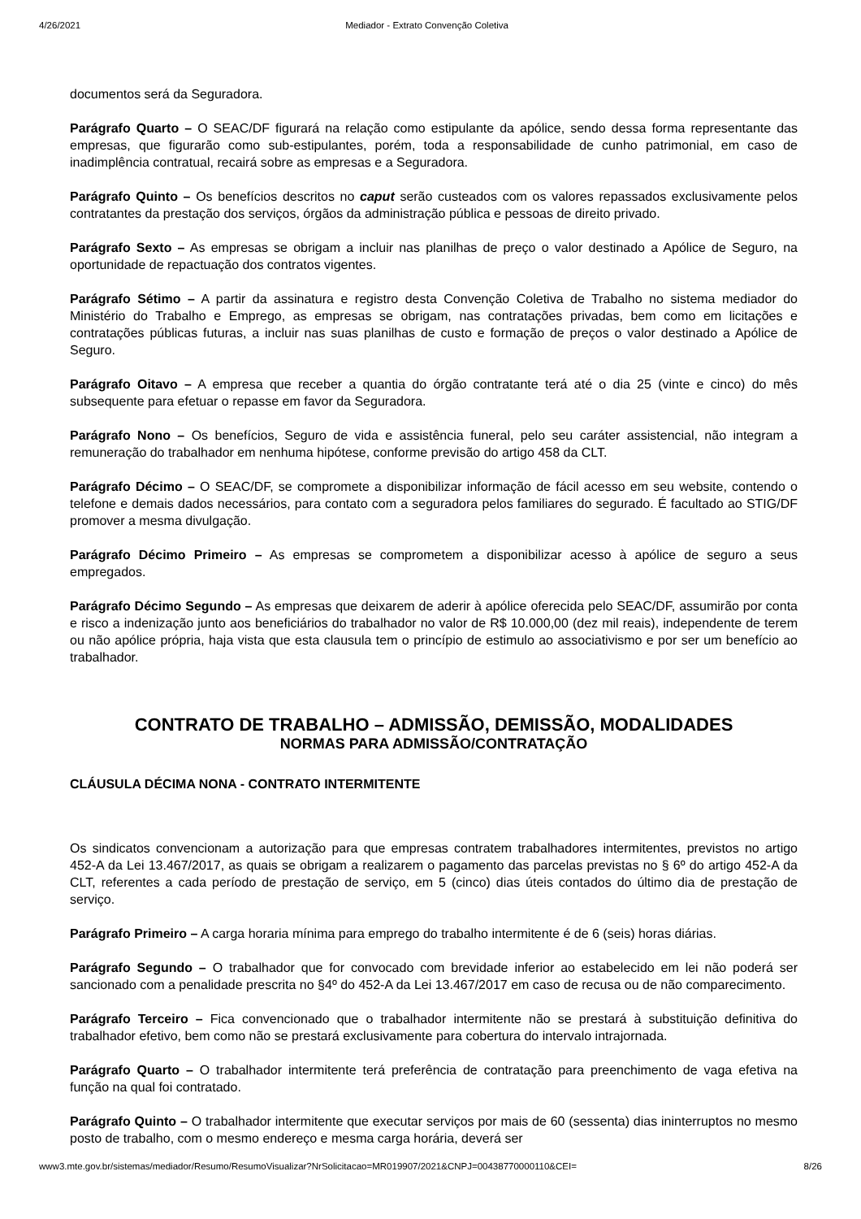4/26/2021 Mediador - Extrato Convenção Coletiva
documentos será da Seguradora.
Parágrafo Quarto – O SEAC/DF figurará na relação como estipulante da apólice, sendo dessa forma representante das empresas, que figurarão como sub-estipulantes, porém, toda a responsabilidade de cunho patrimonial, em caso de inadimplência contratual, recairá sobre as empresas e a Seguradora.
Parágrafo Quinto – Os benefícios descritos no caput serão custeados com os valores repassados exclusivamente pelos contratantes da prestação dos serviços, órgãos da administração pública e pessoas de direito privado.
Parágrafo Sexto – As empresas se obrigam a incluir nas planilhas de preço o valor destinado a Apólice de Seguro, na oportunidade de repactuação dos contratos vigentes.
Parágrafo Sétimo – A partir da assinatura e registro desta Convenção Coletiva de Trabalho no sistema mediador do Ministério do Trabalho e Emprego, as empresas se obrigam, nas contratações privadas, bem como em licitações e contratações públicas futuras, a incluir nas suas planilhas de custo e formação de preços o valor destinado a Apólice de Seguro.
Parágrafo Oitavo – A empresa que receber a quantia do órgão contratante terá até o dia 25 (vinte e cinco) do mês subsequente para efetuar o repasse em favor da Seguradora.
Parágrafo Nono – Os benefícios, Seguro de vida e assistência funeral, pelo seu caráter assistencial, não integram a remuneração do trabalhador em nenhuma hipótese, conforme previsão do artigo 458 da CLT.
Parágrafo Décimo – O SEAC/DF, se compromete a disponibilizar informação de fácil acesso em seu website, contendo o telefone e demais dados necessários, para contato com a seguradora pelos familiares do segurado. É facultado ao STIG/DF promover a mesma divulgação.
Parágrafo Décimo Primeiro – As empresas se comprometem a disponibilizar acesso à apólice de seguro a seus empregados.
Parágrafo Décimo Segundo – As empresas que deixarem de aderir à apólice oferecida pelo SEAC/DF, assumirão por conta e risco a indenização junto aos beneficiários do trabalhador no valor de R$ 10.000,00 (dez mil reais), independente de terem ou não apólice própria, haja vista que esta clausula tem o princípio de estimulo ao associativismo e por ser um benefício ao trabalhador.
CONTRATO DE TRABALHO – ADMISSÃO, DEMISSÃO, MODALIDADES
NORMAS PARA ADMISSÃO/CONTRATAÇÃO
CLÁUSULA DÉCIMA NONA - CONTRATO INTERMITENTE
Os sindicatos convencionam a autorização para que empresas contratem trabalhadores intermitentes, previstos no artigo 452-A da Lei 13.467/2017, as quais se obrigam a realizarem o pagamento das parcelas previstas no § 6º do artigo 452-A da CLT, referentes a cada período de prestação de serviço, em 5 (cinco) dias úteis contados do último dia de prestação de serviço.
Parágrafo Primeiro – A carga horaria mínima para emprego do trabalho intermitente é de 6 (seis) horas diárias.
Parágrafo Segundo – O trabalhador que for convocado com brevidade inferior ao estabelecido em lei não poderá ser sancionado com a penalidade prescrita no §4º do 452-A da Lei 13.467/2017 em caso de recusa ou de não comparecimento.
Parágrafo Terceiro – Fica convencionado que o trabalhador intermitente não se prestará à substituição definitiva do trabalhador efetivo, bem como não se prestará exclusivamente para cobertura do intervalo intrajornada.
Parágrafo Quarto – O trabalhador intermitente terá preferência de contratação para preenchimento de vaga efetiva na função na qual foi contratado.
Parágrafo Quinto – O trabalhador intermitente que executar serviços por mais de 60 (sessenta) dias ininterruptos no mesmo posto de trabalho, com o mesmo endereço e mesma carga horária, deverá ser
www3.mte.gov.br/sistemas/mediador/Resumo/ResumoVisualizar?NrSolicitacao=MR019907/2021&CNPJ=00438770000110&CEI= 8/26